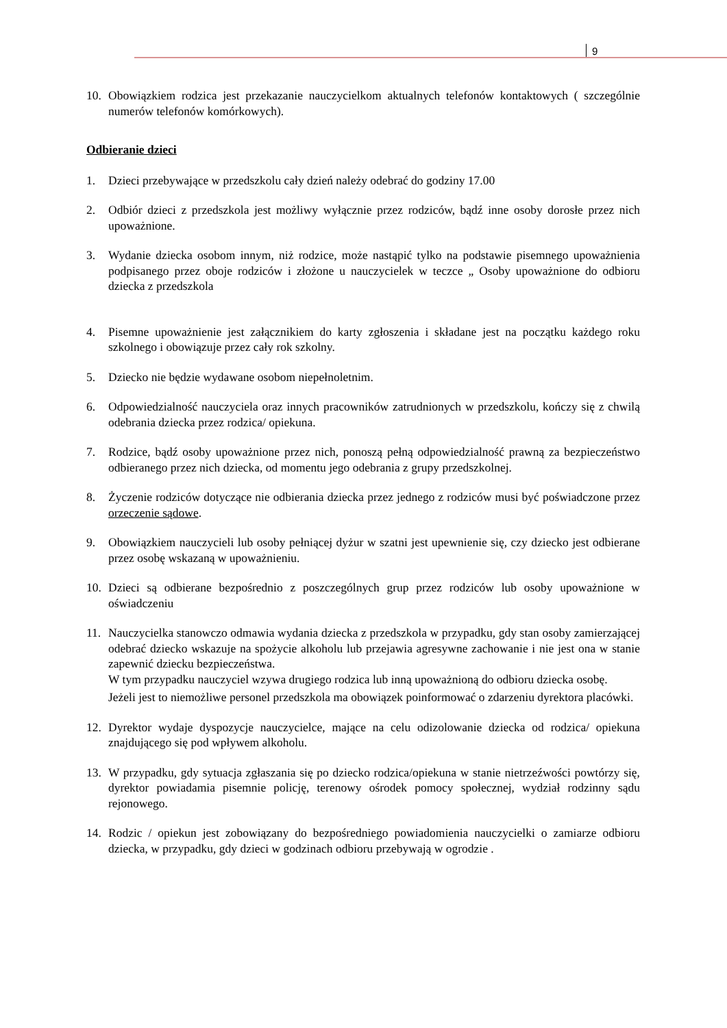9
10. Obowiązkiem rodzica jest przekazanie nauczycielkom aktualnych telefonów kontaktowych ( szczególnie numerów telefonów komórkowych).
Odbieranie dzieci
1. Dzieci przebywające w przedszkolu cały dzień należy odebrać do godziny 17.00
2. Odbiór dzieci z przedszkola jest możliwy wyłącznie przez rodziców, bądź inne osoby dorosłe przez nich upoważnione.
3. Wydanie dziecka osobom innym, niż rodzice, może nastąpić tylko na podstawie pisemnego upoważnienia podpisanego przez oboje rodziców i złożone u nauczycielek w teczce „ Osoby upoważnione do odbioru dziecka z przedszkola
4. Pisemne upoważnienie jest załącznikiem do karty zgłoszenia i składane jest na początku każdego roku szkolnego i obowiązuje przez cały rok szkolny.
5. Dziecko nie będzie wydawane osobom niepełnoletnim.
6. Odpowiedzialność nauczyciela oraz innych pracowników zatrudnionych w przedszkolu, kończy się z chwilą odebrania dziecka przez rodzica/ opiekuna.
7. Rodzice, bądź osoby upoważnione przez nich, ponoszą pełną odpowiedzialność prawną za bezpieczeństwo odbieranego przez nich dziecka, od momentu jego odebrania z grupy przedszkolnej.
8. Życzenie rodziców dotyczące nie odbierania dziecka przez jednego z rodziców musi być poświadczone przez orzeczenie sądowe.
9. Obowiązkiem nauczycieli lub osoby pełniącej dyżur w szatni jest upewnienie się, czy dziecko jest odbierane przez osobę wskazaną w upoważnieniu.
10. Dzieci są odbierane bezpośrednio z poszczególnych grup przez rodziców lub osoby upoważnione w oświadczeniu
11. Nauczycielka stanowczo odmawia wydania dziecka z przedszkola w przypadku, gdy stan osoby zamierzającej odebrać dziecko wskazuje na spożycie alkoholu lub przejawia agresywne zachowanie i nie jest ona w stanie zapewnić dziecku bezpieczeństwa.
W tym przypadku nauczyciel wzywa drugiego rodzica lub inną upoważnioną do odbioru dziecka osobę.
Jeżeli jest to niemożliwe personel przedszkola ma obowiązek poinformować o zdarzeniu dyrektora placówki.
12. Dyrektor wydaje dyspozycje nauczycielce, mające na celu odizolowanie dziecka od rodzica/ opiekuna znajdującego się pod wpływem alkoholu.
13. W przypadku, gdy sytuacja zgłaszania się po dziecko rodzica/opiekuna w stanie nietrzeźwości powtórzy się, dyrektor powiadamia pisemnie policję, terenowy ośrodek pomocy społecznej, wydział rodzinny sądu rejonowego.
14. Rodzic / opiekun jest zobowiązany do bezpośredniego powiadomienia nauczycielki o zamiarze odbioru dziecka, w przypadku, gdy dzieci w godzinach odbioru przebywają w ogrodzie .